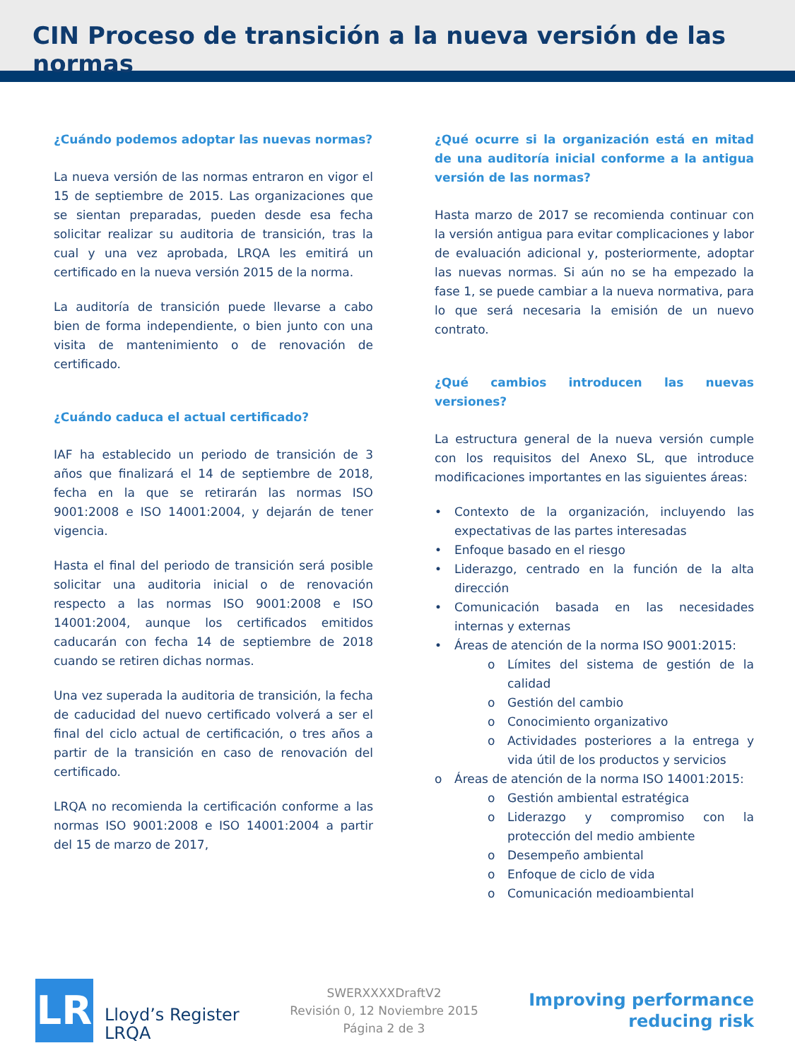CIN Proceso de transición a la nueva versión de las normas
¿Cuándo podemos adoptar las nuevas normas?
La nueva versión de las normas entraron en vigor el 15 de septiembre de 2015. Las organizaciones que se sientan preparadas, pueden desde esa fecha solicitar realizar su auditoria de transición, tras la cual y una vez aprobada, LRQA les emitirá un certificado en la nueva versión 2015 de la norma.
La auditoría de transición puede llevarse a cabo bien de forma independiente, o bien junto con una visita de mantenimiento o de renovación de certificado.
¿Cuándo caduca el actual certificado?
IAF ha establecido un periodo de transición de 3 años que finalizará el 14 de septiembre de 2018, fecha en la que se retirarán las normas ISO 9001:2008 e ISO 14001:2004, y dejarán de tener vigencia.
Hasta el final del periodo de transición será posible solicitar una auditoria inicial o de renovación respecto a las normas ISO 9001:2008 e ISO 14001:2004, aunque los certificados emitidos caducarán con fecha 14 de septiembre de 2018 cuando se retiren dichas normas.
Una vez superada la auditoria de transición, la fecha de caducidad del nuevo certificado volverá a ser el final del ciclo actual de certificación, o tres años a partir de la transición en caso de renovación del certificado.
LRQA no recomienda la certificación conforme a las normas ISO 9001:2008 e ISO 14001:2004 a partir del 15 de marzo de 2017,
¿Qué ocurre si la organización está en mitad de una auditoría inicial conforme a la antigua versión de las normas?
Hasta marzo de 2017 se recomienda continuar con la versión antigua para evitar complicaciones y labor de evaluación adicional y, posteriormente, adoptar las nuevas normas. Si aún no se ha empezado la fase 1, se puede cambiar a la nueva normativa, para lo que será necesaria la emisión de un nuevo contrato.
¿Qué cambios introducen las nuevas versiones?
La estructura general de la nueva versión cumple con los requisitos del Anexo SL, que introduce modificaciones importantes en las siguientes áreas:
• Contexto de la organización, incluyendo las expectativas de las partes interesadas
• Enfoque basado en el riesgo
• Liderazgo, centrado en la función de la alta dirección
• Comunicación basada en las necesidades internas y externas
• Áreas de atención de la norma ISO 9001:2015:
o Límites del sistema de gestión de la calidad
o Gestión del cambio
o Conocimiento organizativo
o Actividades posteriores a la entrega y vida útil de los productos y servicios
o Áreas de atención de la norma ISO 14001:2015:
o Gestión ambiental estratégica
o Liderazgo y compromiso con la protección del medio ambiente
o Desempeño ambiental
o Enfoque de ciclo de vida
o Comunicación medioambiental
LR
Lloyd’s Register
LRQA
SWERXXXXDraftV2
Revisión 0, 12 Noviembre 2015
Página 2 de 3
Improving performance
reducing risk